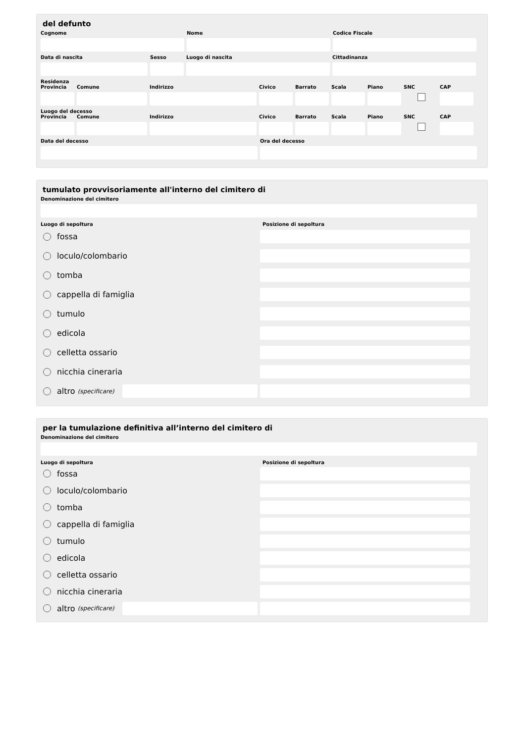del defunto
Cognome Nome Codice Fiscale
Data di nascita Sesso Luogo di nascita Cittadinanza
Residenza
Provincia
Comune Indirizzo Civico Barrato Scala Piano SNC CAP
Luogo del decesso
Provincia
Comune Indirizzo Civico Barrato Scala Piano SNC CAP
Data del decesso Ora del decesso
tumulato provvisoriamente all'interno del cimitero di
Denominazione del cimitero
Luogo di sepoltura Posizione di sepoltura
fossa
loculo/colombario
tomba
cappella di famiglia
tumulo
edicola
celletta ossario
nicchia cineraria
altro (specificare)
per la tumulazione definitiva all’interno del cimitero di
Denominazione del cimitero
Luogo di sepoltura Posizione di sepoltura
fossa
loculo/colombario
tomba
cappella di famiglia
tumulo
edicola
celletta ossario
nicchia cineraria
altro (specificare)